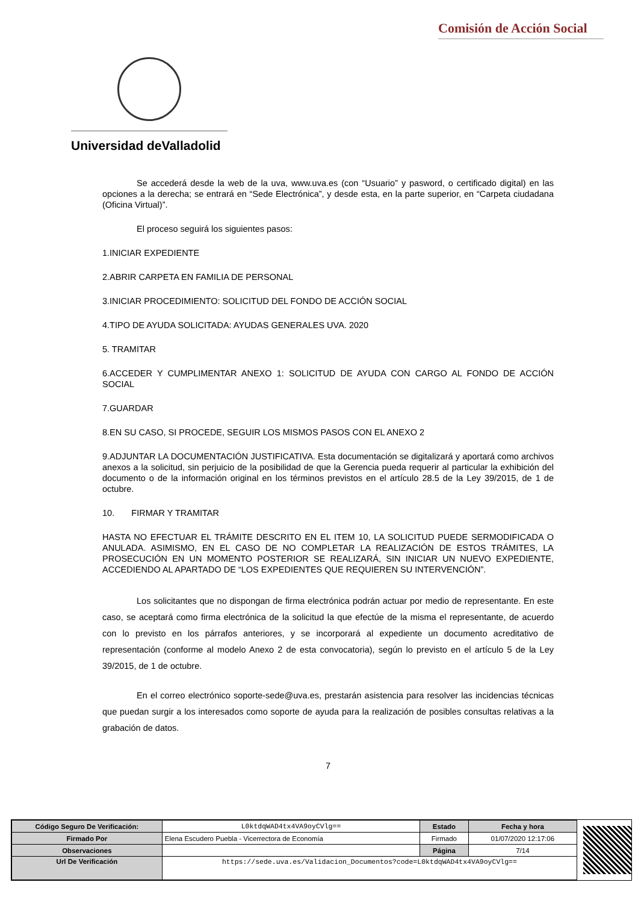Comisión de Acción Social
Universidad deValladolid
Se accederá desde la web de la uva, www.uva.es (con “Usuario” y pasword, o certificado digital) en las opciones a la derecha; se entrará en “Sede Electrónica”, y desde esta, en la parte superior, en “Carpeta ciudadana (Oficina Virtual)”.
El proceso seguirá los siguientes pasos:
1.INICIAR EXPEDIENTE
2.ABRIR CARPETA EN FAMILIA DE PERSONAL
3.INICIAR PROCEDIMIENTO: SOLICITUD DEL FONDO DE ACCIÓN SOCIAL
4.TIPO DE AYUDA SOLICITADA: AYUDAS GENERALES UVA. 2020
5. TRAMITAR
6.ACCEDER Y CUMPLIMENTAR ANEXO 1: SOLICITUD DE AYUDA CON CARGO AL FONDO DE ACCIÓN SOCIAL
7.GUARDAR
8.EN SU CASO, SI PROCEDE, SEGUIR LOS MISMOS PASOS CON EL ANEXO 2
9.ADJUNTAR LA DOCUMENTACIÓN JUSTIFICATIVA. Esta documentación se digitalizará y aportará como archivos anexos a la solicitud, sin perjuicio de la posibilidad de que la Gerencia pueda requerir al particular la exhibición del documento o de la información original en los términos previstos en el artículo 28.5 de la Ley 39/2015, de 1 de octubre.
10. FIRMAR Y TRAMITAR
HASTA NO EFECTUAR EL TRÁMITE DESCRITO EN EL ITEM 10, LA SOLICITUD PUEDE SERMODIFICADA O ANULADA. ASIMISMO, EN EL CASO DE NO COMPLETAR LA REALIZACIÓN DE ESTOS TRÁMITES, LA PROSECUCIÓN EN UN MOMENTO POSTERIOR SE REALIZARÁ, SIN INICIAR UN NUEVO EXPEDIENTE, ACCEDIENDO AL APARTADO DE “LOS EXPEDIENTES QUE REQUIEREN SU INTERVENCIÓN”.
Los solicitantes que no dispongan de firma electrónica podrán actuar por medio de representante. En este caso, se aceptará como firma electrónica de la solicitud la que efectúe de la misma el representante, de acuerdo con lo previsto en los párrafos anteriores, y se incorporará al expediente un documento acreditativo de representación (conforme al modelo Anexo 2 de esta convocatoria), según lo previsto en el artículo 5 de la Ley 39/2015, de 1 de octubre.
En el correo electrónico soporte-sede@uva.es, prestarán asistencia para resolver las incidencias técnicas que puedan surgir a los interesados como soporte de ayuda para la realización de posibles consultas relativas a la grabación de datos.
7
| Código Seguro De Verificación: | L0ktdqWAD4tx4VA9oyCVlg== | Estado | Fecha y hora |
| Firmado Por | Elena Escudero Puebla - Vicerrectora de Economía | Firmado | 01/07/2020 12:17:06 |
| Observaciones | | Página | 7/14 |
| Url De Verificación | https://sede.uva.es/Validacion_Documentos?code=L0ktdqWAD4tx4VA9oyCVlg== | | |